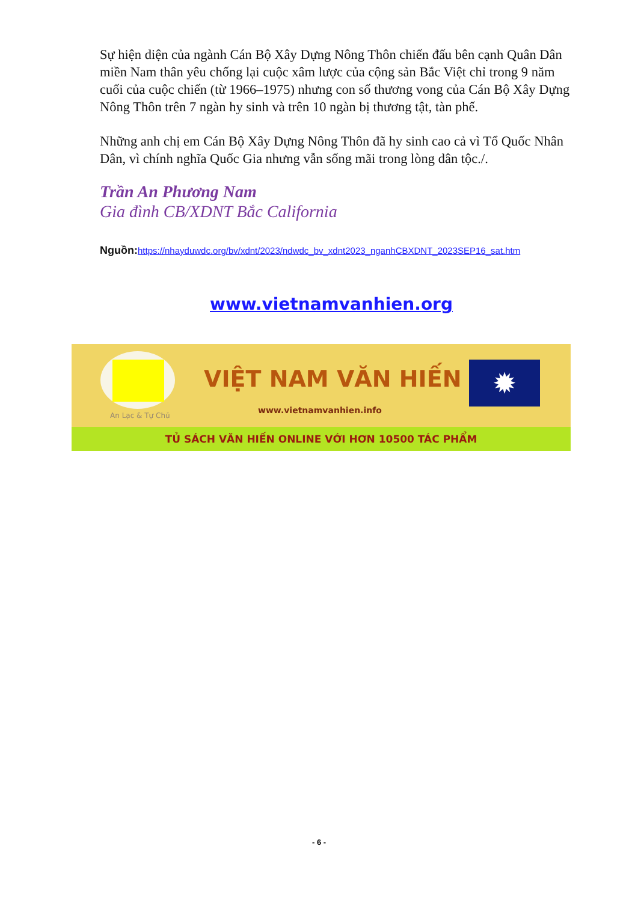Sự hiện diện của ngành Cán Bộ Xây Dựng Nông Thôn chiến đấu bên cạnh Quân Dân miền Nam thân yêu chống lại cuộc xâm lược của cộng sản Bắc Việt chỉ trong 9 năm cuối của cuộc chiến (từ 1966–1975) nhưng con số thương vong của Cán Bộ Xây Dựng Nông Thôn trên 7 ngàn hy sinh và trên 10 ngàn bị thương tật, tàn phế.
Những anh chị em Cán Bộ Xây Dựng Nông Thôn đã hy sinh cao cả vì Tổ Quốc Nhân Dân, vì chính nghĩa Quốc Gia nhưng vẫn sống mãi trong lòng dân tộc./.
Trần An Phương Nam
Gia đình CB/XDNT Bắc California
Nguồn: https://nhayduwdc.org/bv/xdnt/2023/ndwdc_bv_xdnt2023_nganhCBXDNT_2023SEP16_sat.htm
www.vietnamvanhien.org
An Lạc & Tự Chủ
VIỆT NAM VĂN HIẾN ✹
www.vietnamvanhien.info
TỦ SÁCH VĂN HIẾN ONLINE VỚI HƠN 10500 TÁC PHẨM
- 6 -